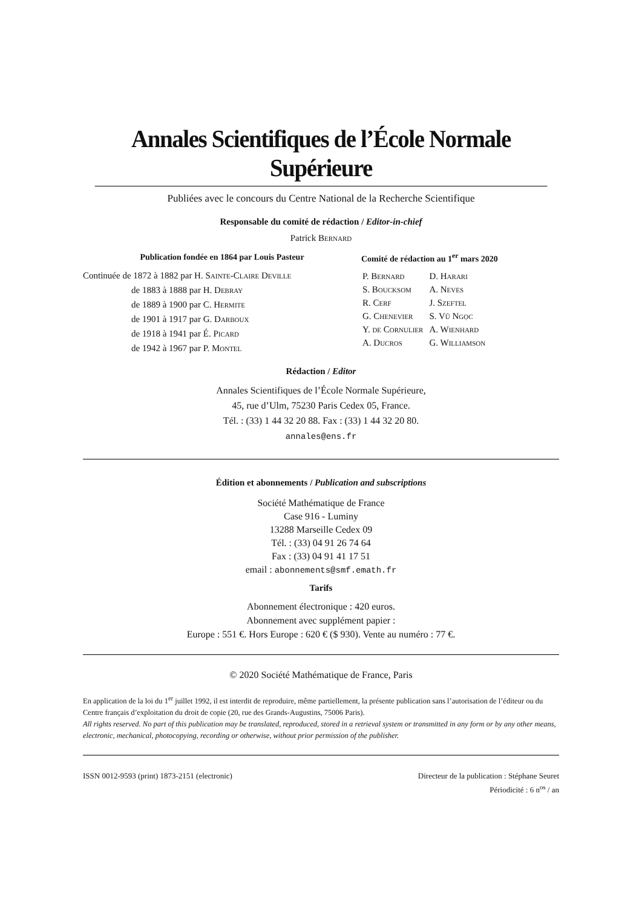Annales Scientifiques de l’École Normale Supérieure
Publiées avec le concours du Centre National de la Recherche Scientifique
Responsable du comité de rédaction / Editor-in-chief
Patrick Bernard
Publication fondée en 1864 par Louis Pasteur
Continuée de 1872 à 1882 par H. Sainte-Claire Deville
de 1883 à 1888 par H. Debray
de 1889 à 1900 par C. Hermite
de 1901 à 1917 par G. Darboux
de 1918 à 1941 par É. Picard
de 1942 à 1967 par P. Montel
Comité de rédaction au 1<sup>er</sup> mars 2020
| P. Bernard | D. Harari |
| S. Boucksom | A. Neves |
| R. Cerf | J. Szeftel |
| G. Chenevier | S. Vũ Ngọc |
| Y. de Cornulier | A. Wienhard |
| A. Ducros | G. Williamson |
Rédaction / Editor
Annales Scientifiques de l’École Normale Supérieure,
45, rue d’Ulm, 75230 Paris Cedex 05, France.
Tél. : (33) 1 44 32 20 88. Fax : (33) 1 44 32 20 80.
annales@ens.fr
Édition et abonnements / Publication and subscriptions
Société Mathématique de France
Case 916 - Luminy
13288 Marseille Cedex 09
Tél. : (33) 04 91 26 74 64
Fax : (33) 04 91 41 17 51
email : abonnements@smf.emath.fr
Tarifs
Abonnement électronique : 420 euros.
Abonnement avec supplément papier :
Europe : 551 €. Hors Europe : 620 € ($ 930). Vente au numéro : 77 €.
© 2020 Société Mathématique de France, Paris
En application de la loi du 1<sup>er</sup> juillet 1992, il est interdit de reproduire, même partiellement, la présente publication sans l’autorisation de l’éditeur ou du Centre français d’exploitation du droit de copie (20, rue des Grands-Augustins, 75006 Paris).
All rights reserved. No part of this publication may be translated, reproduced, stored in a retrieval system or transmitted in any form or by any other means, electronic, mechanical, photocopying, recording or otherwise, without prior permission of the publisher.
ISSN 0012-9593 (print) 1873-2151 (electronic)
Directeur de la publication : Stéphane Seuret
Périodicité : 6 n<sup>os</sup> / an